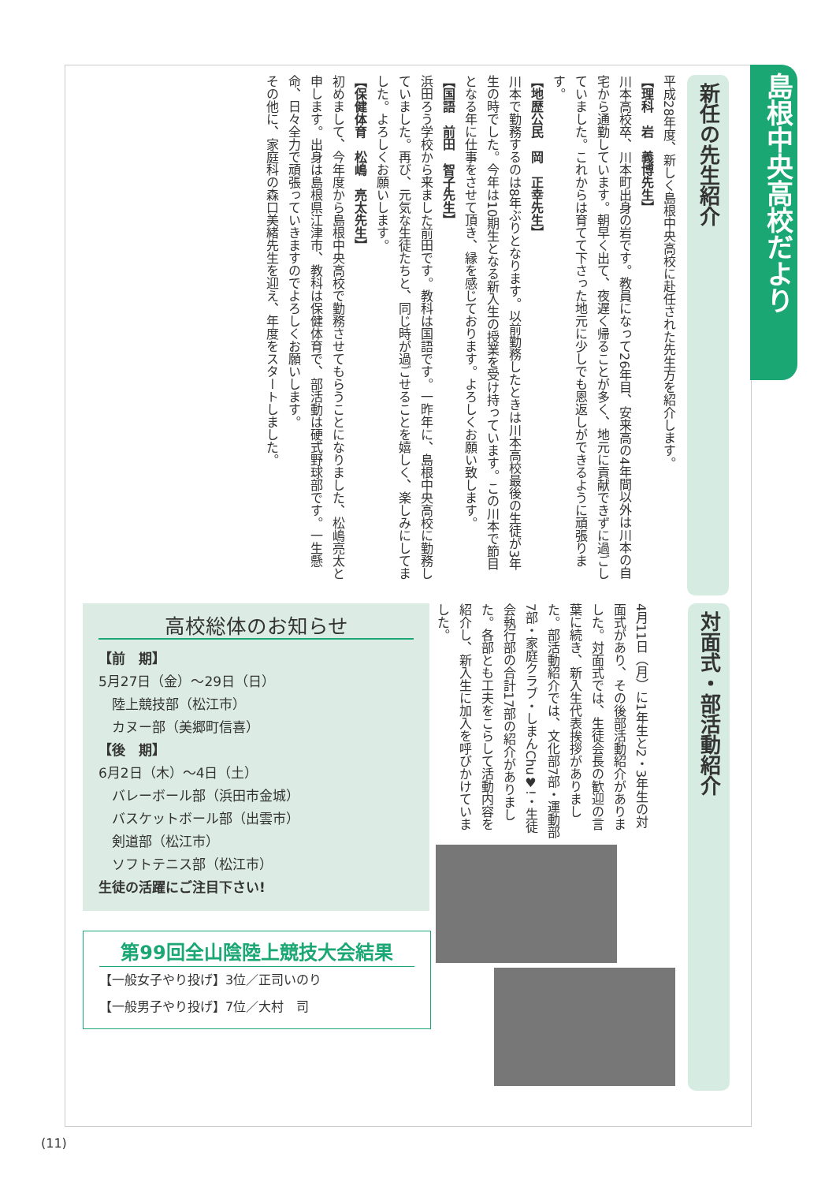島根中央高校だより
新任の先生紹介
平成28年度、新しく島根中央高校に赴任された先生方を紹介します。
【理科　岩　義博先生】
川本高校卒、川本町出身の岩です。教員になって26年目、安来高の4年間以外は川本の自宅から通勤しています。朝早く出て、夜遅く帰ることが多く、地元に貢献できずに過ごしていました。これからは育てて下さった地元に少しでも恩返しができるように頑張ります。
【地歴公民　岡　正幸先生】
川本で勤務するのは8年ぶりとなります。以前勤務したときは川本高校最後の生徒が3年生の時でした。今年は10期生となる新入生の授業を受け持っています。この川本で節目となる年に仕事をさせて頂き、縁を感じております。よろしくお願い致します。
【国語　前田　智子先生】
浜田ろう学校から来ました前田です。教科は国語です。一昨年に、島根中央高校に勤務していました。再び、元気な生徒たちと、同じ時が過ごせることを嬉しく、楽しみにしてました。よろしくお願いします。
【保健体育　松嶋　亮太先生】
初めまして、今年度から島根中央高校で勤務させてもらうことになりました、松嶋亮太と申します。出身は島根県江津市、教科は保健体育で、部活動は硬式野球部です。一生懸命、日々全力で頑張っていきますのでよろしくお願いします。
その他に、家庭科の森口美緒先生を迎え、年度をスタートしました。
高校総体のお知らせ
【前　期】
5月27日（金）～29日（日）
　陸上競技部（松江市）
　カヌー部（美郷町信喜）
【後　期】
6月2日（木）～4日（土）
　バレーボール部（浜田市金城）
　バスケットボール部（出雲市）
　剣道部（松江市）
　ソフトテニス部（松江市）
生徒の活躍にご注目下さい!
第99回全山陰陸上競技大会結果
【一般女子やり投げ】3位／正司いのり
【一般男子やり投げ】7位／大村　司
対面式・部活動紹介
4月11日（月）に1年生と2・3年生の対面式があり、その後部活動紹介がありました。対面式では、生徒会長の歓迎の言葉に続き、新入生代表挨拶がありました。部活動紹介では、文化部7部・運動部7部・家庭クラブ・しまんChu♥!・生徒会執行部の合計17部の紹介がありました。各部とも工夫をこらして活動内容を紹介し、新入生に加入を呼びかけていました。
(11)